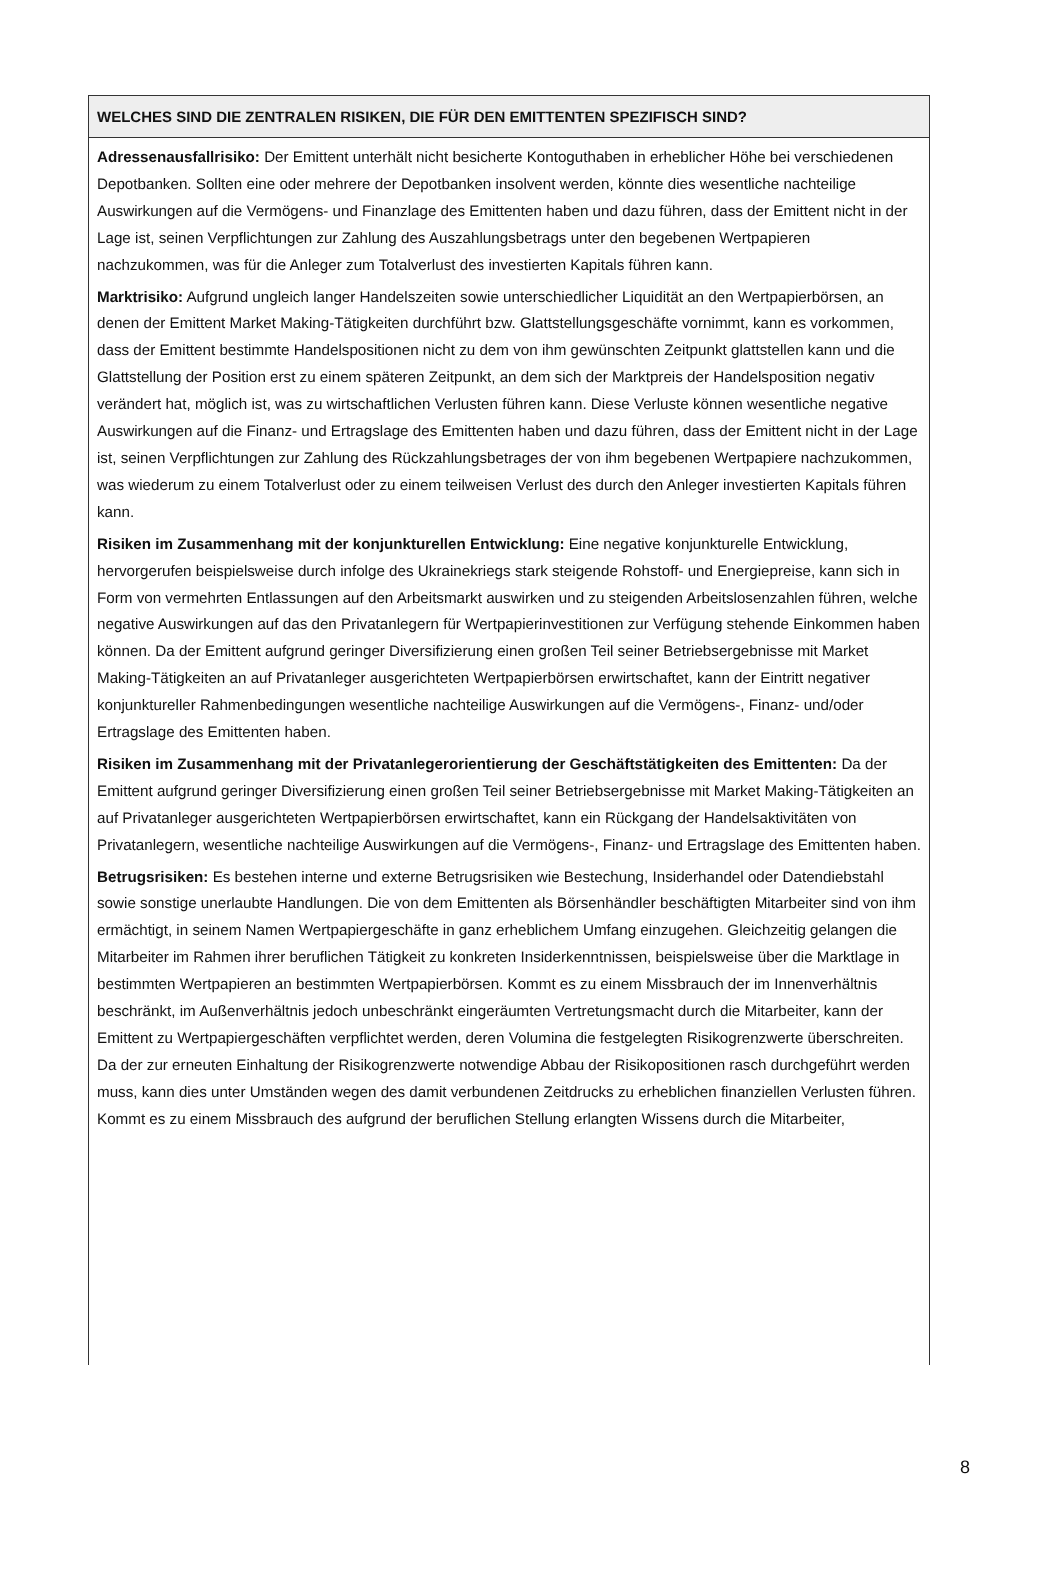WELCHES SIND DIE ZENTRALEN RISIKEN, DIE FÜR DEN EMITTENTEN SPEZIFISCH SIND?
Adressenausfallrisiko: Der Emittent unterhält nicht besicherte Kontoguthaben in erheblicher Höhe bei verschiedenen Depotbanken. Sollten eine oder mehrere der Depotbanken insolvent werden, könnte dies wesentliche nachteilige Auswirkungen auf die Vermögens- und Finanzlage des Emittenten haben und dazu führen, dass der Emittent nicht in der Lage ist, seinen Verpflichtungen zur Zahlung des Auszahlungsbetrags unter den begebenen Wertpapieren nachzukommen, was für die Anleger zum Totalverlust des investierten Kapitals führen kann.
Marktrisiko: Aufgrund ungleich langer Handelszeiten sowie unterschiedlicher Liquidität an den Wertpapierbörsen, an denen der Emittent Market Making-Tätigkeiten durchführt bzw. Glattstellungsgeschäfte vornimmt, kann es vorkommen, dass der Emittent bestimmte Handelspositionen nicht zu dem von ihm gewünschten Zeitpunkt glattstellen kann und die Glattstellung der Position erst zu einem späteren Zeitpunkt, an dem sich der Marktpreis der Handelsposition negativ verändert hat, möglich ist, was zu wirtschaftlichen Verlusten führen kann. Diese Verluste können wesentliche negative Auswirkungen auf die Finanz- und Ertragslage des Emittenten haben und dazu führen, dass der Emittent nicht in der Lage ist, seinen Verpflichtungen zur Zahlung des Rückzahlungsbetrages der von ihm begebenen Wertpapiere nachzukommen, was wiederum zu einem Totalverlust oder zu einem teilweisen Verlust des durch den Anleger investierten Kapitals führen kann.
Risiken im Zusammenhang mit der konjunkturellen Entwicklung: Eine negative konjunkturelle Entwicklung, hervorgerufen beispielsweise durch infolge des Ukrainekriegs stark steigende Rohstoff- und Energiepreise, kann sich in Form von vermehrten Entlassungen auf den Arbeitsmarkt auswirken und zu steigenden Arbeitslosenzahlen führen, welche negative Auswirkungen auf das den Privatanlegern für Wertpapierinvestitionen zur Verfügung stehende Einkommen haben können. Da der Emittent aufgrund geringer Diversifizierung einen großen Teil seiner Betriebsergebnisse mit Market Making-Tätigkeiten an auf Privatanleger ausgerichteten Wertpapierbörsen erwirtschaftet, kann der Eintritt negativer konjunktureller Rahmenbedingungen wesentliche nachteilige Auswirkungen auf die Vermögens-, Finanz- und/oder Ertragslage des Emittenten haben.
Risiken im Zusammenhang mit der Privatanlegerorientierung der Geschäftstätigkeiten des Emittenten: Da der Emittent aufgrund geringer Diversifizierung einen großen Teil seiner Betriebsergebnisse mit Market Making-Tätigkeiten an auf Privatanleger ausgerichteten Wertpapierbörsen erwirtschaftet, kann ein Rückgang der Handelsaktivitäten von Privatanlegern, wesentliche nachteilige Auswirkungen auf die Vermögens-, Finanz- und Ertragslage des Emittenten haben.
Betrugsrisiken: Es bestehen interne und externe Betrugsrisiken wie Bestechung, Insiderhandel oder Datendiebstahl sowie sonstige unerlaubte Handlungen. Die von dem Emittenten als Börsenhändler beschäftigten Mitarbeiter sind von ihm ermächtigt, in seinem Namen Wertpapiergeschäfte in ganz erheblichem Umfang einzugehen. Gleichzeitig gelangen die Mitarbeiter im Rahmen ihrer beruflichen Tätigkeit zu konkreten Insiderkenntnissen, beispielsweise über die Marktlage in bestimmten Wertpapieren an bestimmten Wertpapierbörsen. Kommt es zu einem Missbrauch der im Innenverhältnis beschränkt, im Außenverhältnis jedoch unbeschränkt eingeräumten Vertretungsmacht durch die Mitarbeiter, kann der Emittent zu Wertpapiergeschäften verpflichtet werden, deren Volumina die festgelegten Risikogrenzwerte überschreiten. Da der zur erneuten Einhaltung der Risikogrenzwerte notwendige Abbau der Risikopositionen rasch durchgeführt werden muss, kann dies unter Umständen wegen des damit verbundenen Zeitdrucks zu erheblichen finanziellen Verlusten führen. Kommt es zu einem Missbrauch des aufgrund der beruflichen Stellung erlangten Wissens durch die Mitarbeiter,
8